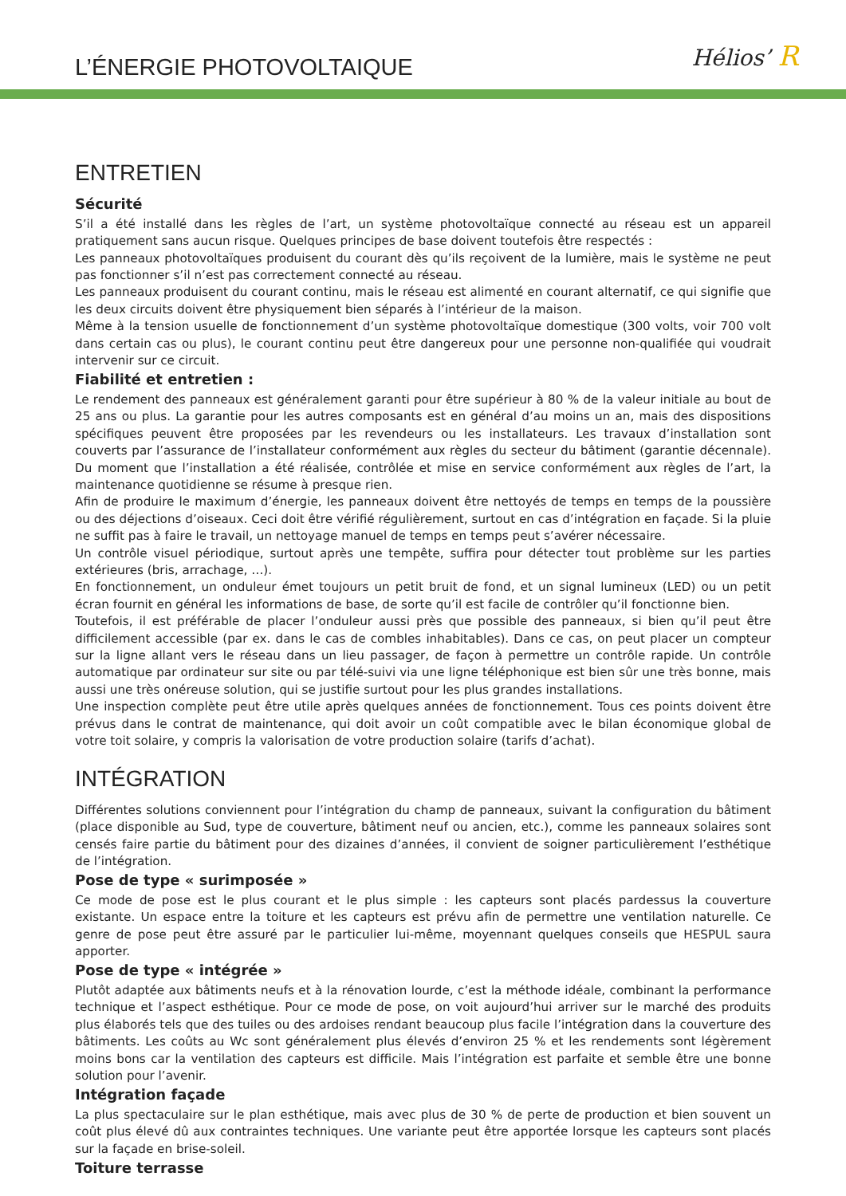L’ÉNERGIE PHOTOVOLTAIQUE
Hélios’ R
ENTRETIEN
Sécurité
S’il a été installé dans les règles de l’art, un système photovoltaïque connecté au réseau est un appareil pratiquement sans aucun risque. Quelques principes de base doivent toutefois être respectés :
Les panneaux photovoltaïques produisent du courant dès qu’ils reçoivent de la lumière, mais le système ne peut pas fonctionner s’il n’est pas correctement connecté au réseau.
Les panneaux produisent du courant continu, mais le réseau est alimenté en courant alternatif, ce qui signifie que les deux circuits doivent être physiquement bien séparés à l’intérieur de la maison.
Même à la tension usuelle de fonctionnement d’un système photovoltaïque domestique (300 volts, voir 700 volt dans certain cas ou plus), le courant continu peut être dangereux pour une personne non-qualifiée qui voudrait intervenir sur ce circuit.
Fiabilité et entretien :
Le rendement des panneaux est généralement garanti pour être supérieur à 80 % de la valeur initiale au bout de 25 ans ou plus. La garantie pour les autres composants est en général d’au moins un an, mais des dispositions spécifiques peuvent être proposées par les revendeurs ou les installateurs. Les travaux d’installation sont couverts par l’assurance de l’installateur conformément aux règles du secteur du bâtiment (garantie décennale). Du moment que l’installation a été réalisée, contrôlée et mise en service conformément aux règles de l’art, la maintenance quotidienne se résume à presque rien.
Afin de produire le maximum d’énergie, les panneaux doivent être nettoyés de temps en temps de la poussière ou des déjections d’oiseaux. Ceci doit être vérifié régulièrement, surtout en cas d’intégration en façade. Si la pluie ne suffit pas à faire le travail, un nettoyage manuel de temps en temps peut s’avérer nécessaire.
Un contrôle visuel périodique, surtout après une tempête, suffira pour détecter tout problème sur les parties extérieures (bris, arrachage, …).
En fonctionnement, un onduleur émet toujours un petit bruit de fond, et un signal lumineux (LED) ou un petit écran fournit en général les informations de base, de sorte qu’il est facile de contrôler qu’il fonctionne bien.
Toutefois, il est préférable de placer l’onduleur aussi près que possible des panneaux, si bien qu’il peut être difficilement accessible (par ex. dans le cas de combles inhabitables). Dans ce cas, on peut placer un compteur sur la ligne allant vers le réseau dans un lieu passager, de façon à permettre un contrôle rapide. Un contrôle automatique par ordinateur sur site ou par télé-suivi via une ligne téléphonique est bien sûr une très bonne, mais aussi une très onéreuse solution, qui se justifie surtout pour les plus grandes installations.
Une inspection complète peut être utile après quelques années de fonctionnement. Tous ces points doivent être prévus dans le contrat de maintenance, qui doit avoir un coût compatible avec le bilan économique global de votre toit solaire, y compris la valorisation de votre production solaire (tarifs d’achat).
INTÉGRATION
Différentes solutions conviennent pour l’intégration du champ de panneaux, suivant la configuration du bâtiment (place disponible au Sud, type de couverture, bâtiment neuf ou ancien, etc.), comme les panneaux solaires sont censés faire partie du bâtiment pour des dizaines d’années, il convient de soigner particulièrement l’esthétique de l’intégration.
Pose de type « surimposée »
Ce mode de pose est le plus courant et le plus simple : les capteurs sont placés pardessus la couverture existante. Un espace entre la toiture et les capteurs est prévu afin de permettre une ventilation naturelle. Ce genre de pose peut être assuré par le particulier lui-même, moyennant quelques conseils que HESPUL saura apporter.
Pose de type « intégrée »
Plutôt adaptée aux bâtiments neufs et à la rénovation lourde, c’est la méthode idéale, combinant la performance technique et l’aspect esthétique. Pour ce mode de pose, on voit aujourd’hui arriver sur le marché des produits plus élaborés tels que des tuiles ou des ardoises rendant beaucoup plus facile l’intégration dans la couverture des bâtiments. Les coûts au Wc sont généralement plus élevés d’environ 25 % et les rendements sont légèrement moins bons car la ventilation des capteurs est difficile. Mais l’intégration est parfaite et semble être une bonne solution pour l’avenir.
Intégration façade
La plus spectaculaire sur le plan esthétique, mais avec plus de 30 % de perte de production et bien souvent un coût plus élevé dû aux contraintes techniques. Une variante peut être apportée lorsque les capteurs sont placés sur la façade en brise-soleil.
Toiture terrasse